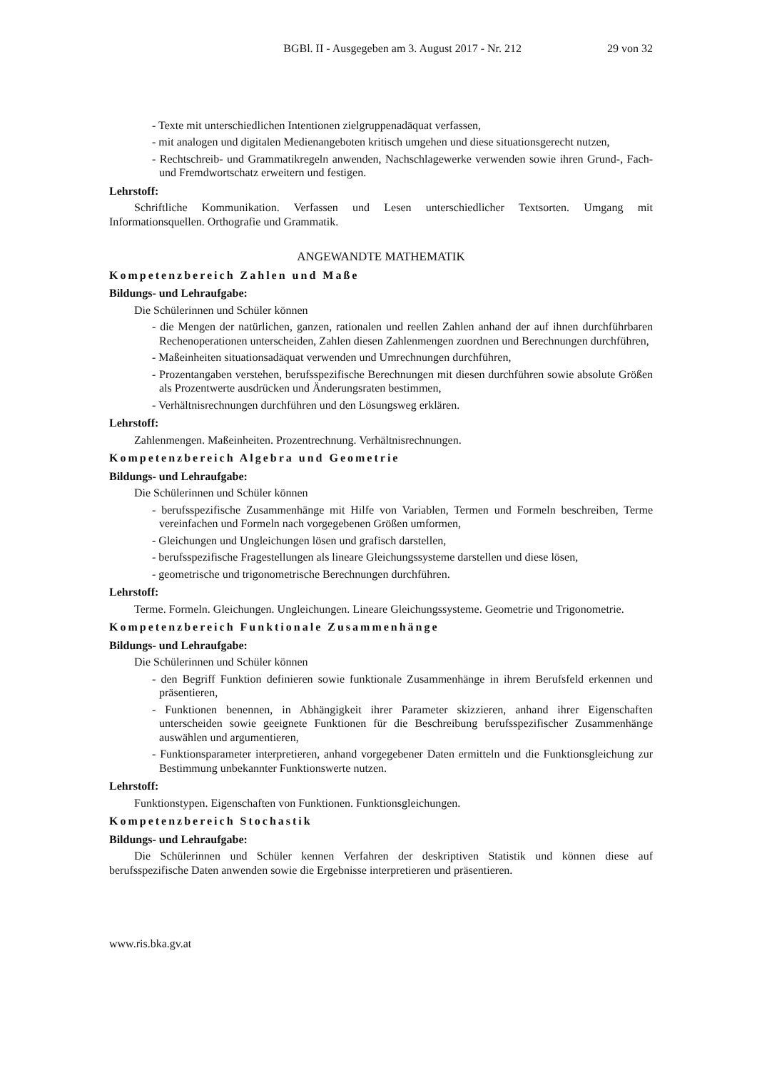BGBl. II - Ausgegeben am 3. August 2017 - Nr. 212 29 von 32
- Texte mit unterschiedlichen Intentionen zielgruppenadäquat verfassen,
- mit analogen und digitalen Medienangeboten kritisch umgehen und diese situationsgerecht nutzen,
- Rechtschreib- und Grammatikregeln anwenden, Nachschlagewerke verwenden sowie ihren Grund-, Fach- und Fremdwortschatz erweitern und festigen.
Lehrstoff:
Schriftliche Kommunikation. Verfassen und Lesen unterschiedlicher Textsorten. Umgang mit Informationsquellen. Orthografie und Grammatik.
ANGEWANDTE MATHEMATIK
Kompetenzbereich Zahlen und Maße
Bildungs- und Lehraufgabe:
Die Schülerinnen und Schüler können
- die Mengen der natürlichen, ganzen, rationalen und reellen Zahlen anhand der auf ihnen durchführbaren Rechenoperationen unterscheiden, Zahlen diesen Zahlenmengen zuordnen und Berechnungen durchführen,
- Maßeinheiten situationsadäquat verwenden und Umrechnungen durchführen,
- Prozentangaben verstehen, berufsspezifische Berechnungen mit diesen durchführen sowie absolute Größen als Prozentwerte ausdrücken und Änderungsraten bestimmen,
- Verhältnisrechnungen durchführen und den Lösungsweg erklären.
Lehrstoff:
Zahlenmengen. Maßeinheiten. Prozentrechnung. Verhältnisrechnungen.
Kompetenzbereich Algebra und Geometrie
Bildungs- und Lehraufgabe:
Die Schülerinnen und Schüler können
- berufsspezifische Zusammenhänge mit Hilfe von Variablen, Termen und Formeln beschreiben, Terme vereinfachen und Formeln nach vorgegebenen Größen umformen,
- Gleichungen und Ungleichungen lösen und grafisch darstellen,
- berufsspezifische Fragestellungen als lineare Gleichungssysteme darstellen und diese lösen,
- geometrische und trigonometrische Berechnungen durchführen.
Lehrstoff:
Terme. Formeln. Gleichungen. Ungleichungen. Lineare Gleichungssysteme. Geometrie und Trigonometrie.
Kompetenzbereich Funktionale Zusammenhänge
Bildungs- und Lehraufgabe:
Die Schülerinnen und Schüler können
- den Begriff Funktion definieren sowie funktionale Zusammenhänge in ihrem Berufsfeld erkennen und präsentieren,
- Funktionen benennen, in Abhängigkeit ihrer Parameter skizzieren, anhand ihrer Eigenschaften unterscheiden sowie geeignete Funktionen für die Beschreibung berufsspezifischer Zusammenhänge auswählen und argumentieren,
- Funktionsparameter interpretieren, anhand vorgegebener Daten ermitteln und die Funktionsgleichung zur Bestimmung unbekannter Funktionswerte nutzen.
Lehrstoff:
Funktionstypen. Eigenschaften von Funktionen. Funktionsgleichungen.
Kompetenzbereich Stochastik
Bildungs- und Lehraufgabe:
Die Schülerinnen und Schüler kennen Verfahren der deskriptiven Statistik und können diese auf berufsspezifische Daten anwenden sowie die Ergebnisse interpretieren und präsentieren.
www.ris.bka.gv.at